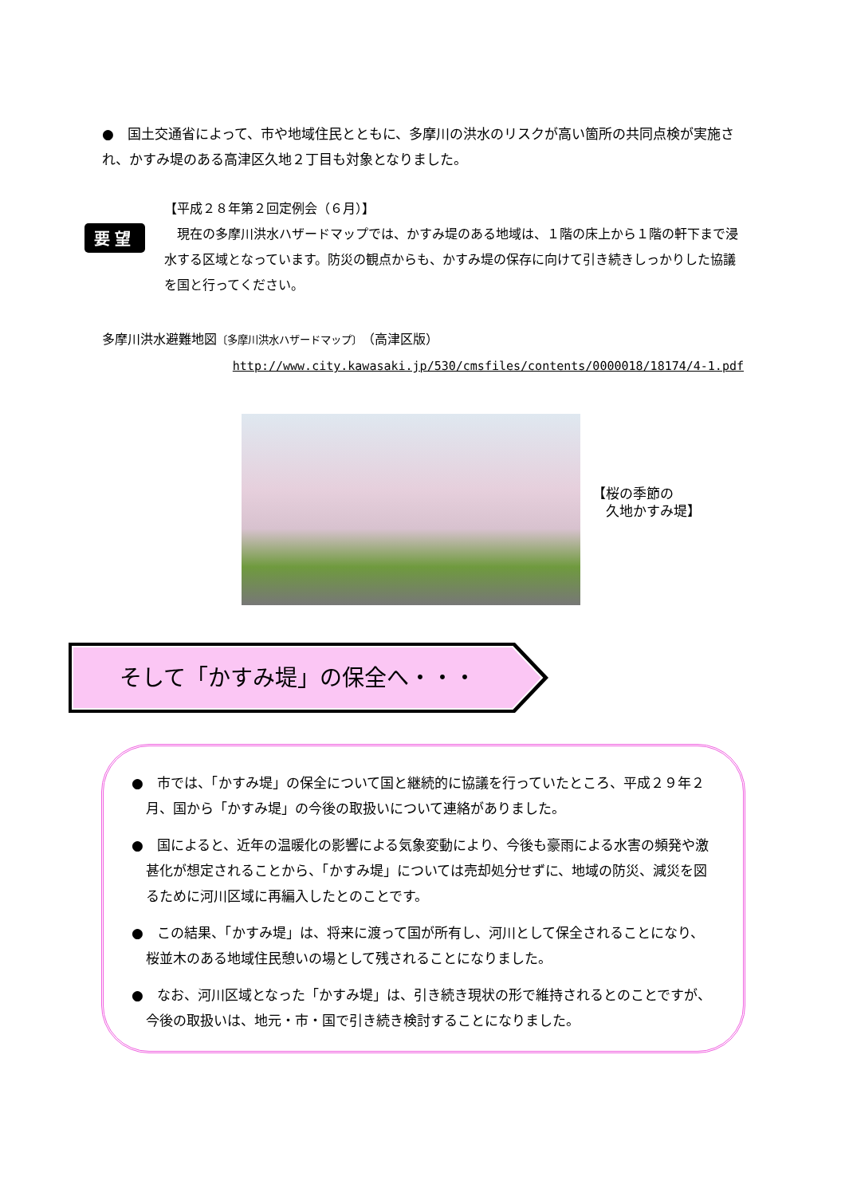●　国土交通省によって、市や地域住民とともに、多摩川の洪水のリスクが高い箇所の共同点検が実施され、かすみ堤のある高津区久地２丁目も対象となりました。
要望
【平成２８年第２回定例会（６月）】
　現在の多摩川洪水ハザードマップでは、かすみ堤のある地域は、１階の床上から１階の軒下まで浸水する区域となっています。防災の観点からも、かすみ堤の保存に向けて引き続きしっかりした協議を国と行ってください。
多摩川洪水避難地図〔多摩川洪水ハザードマップ〕（高津区版）
http://www.city.kawasaki.jp/530/cmsfiles/contents/0000018/18174/4-1.pdf
【桜の季節の
　久地かすみ堤】
そして「かすみ堤」の保全へ・・・
●　市では、「かすみ堤」の保全について国と継続的に協議を行っていたところ、平成２９年２月、国から「かすみ堤」の今後の取扱いについて連絡がありました。
●　国によると、近年の温暖化の影響による気象変動により、今後も豪雨による水害の頻発や激甚化が想定されることから、「かすみ堤」については売却処分せずに、地域の防災、減災を図るために河川区域に再編入したとのことです。
●　この結果、「かすみ堤」は、将来に渡って国が所有し、河川として保全されることになり、桜並木のある地域住民憩いの場として残されることになりました。
●　なお、河川区域となった「かすみ堤」は、引き続き現状の形で維持されるとのことですが、今後の取扱いは、地元・市・国で引き続き検討することになりました。